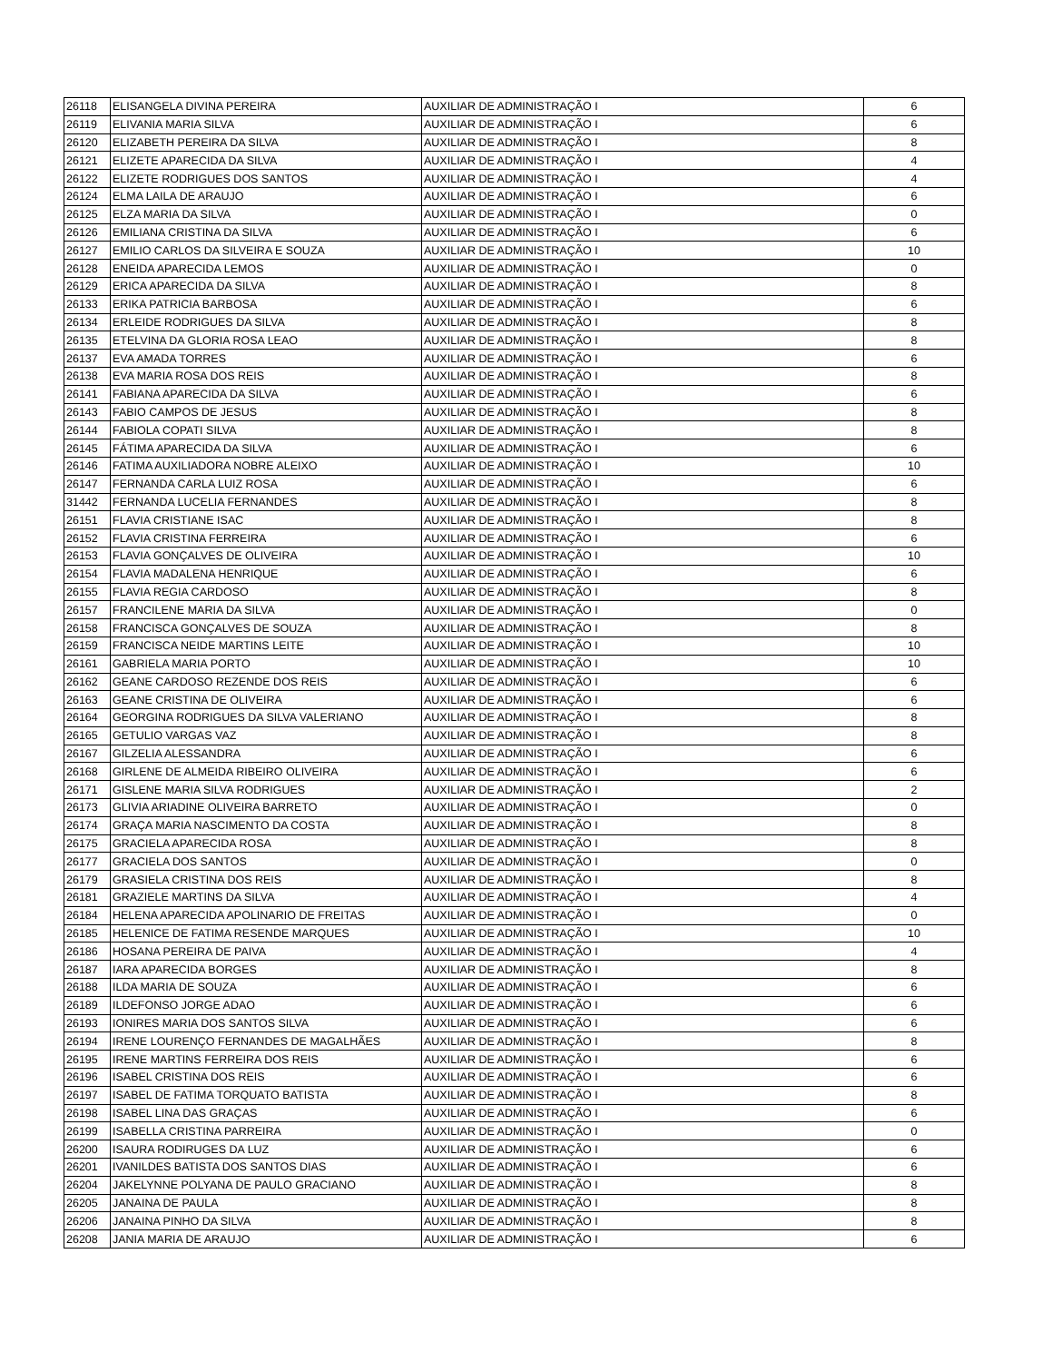| 26118 | ELISANGELA DIVINA PEREIRA | AUXILIAR DE ADMINISTRAÇÃO I | 6 |
| 26119 | ELIVANIA MARIA SILVA | AUXILIAR DE ADMINISTRAÇÃO I | 6 |
| 26120 | ELIZABETH PEREIRA DA SILVA | AUXILIAR DE ADMINISTRAÇÃO I | 8 |
| 26121 | ELIZETE APARECIDA DA SILVA | AUXILIAR DE ADMINISTRAÇÃO I | 4 |
| 26122 | ELIZETE RODRIGUES DOS SANTOS | AUXILIAR DE ADMINISTRAÇÃO I | 4 |
| 26124 | ELMA LAILA DE ARAUJO | AUXILIAR DE ADMINISTRAÇÃO I | 6 |
| 26125 | ELZA MARIA DA SILVA | AUXILIAR DE ADMINISTRAÇÃO I | 0 |
| 26126 | EMILIANA CRISTINA DA SILVA | AUXILIAR DE ADMINISTRAÇÃO I | 6 |
| 26127 | EMILIO CARLOS DA SILVEIRA E SOUZA | AUXILIAR DE ADMINISTRAÇÃO I | 10 |
| 26128 | ENEIDA APARECIDA LEMOS | AUXILIAR DE ADMINISTRAÇÃO I | 0 |
| 26129 | ERICA APARECIDA DA SILVA | AUXILIAR DE ADMINISTRAÇÃO I | 8 |
| 26133 | ERIKA PATRICIA BARBOSA | AUXILIAR DE ADMINISTRAÇÃO I | 6 |
| 26134 | ERLEIDE RODRIGUES DA SILVA | AUXILIAR DE ADMINISTRAÇÃO I | 8 |
| 26135 | ETELVINA DA GLORIA ROSA LEAO | AUXILIAR DE ADMINISTRAÇÃO I | 8 |
| 26137 | EVA AMADA TORRES | AUXILIAR DE ADMINISTRAÇÃO I | 6 |
| 26138 | EVA MARIA ROSA DOS REIS | AUXILIAR DE ADMINISTRAÇÃO I | 8 |
| 26141 | FABIANA APARECIDA DA SILVA | AUXILIAR DE ADMINISTRAÇÃO I | 6 |
| 26143 | FABIO CAMPOS DE JESUS | AUXILIAR DE ADMINISTRAÇÃO I | 8 |
| 26144 | FABIOLA COPATI SILVA | AUXILIAR DE ADMINISTRAÇÃO I | 8 |
| 26145 | FÁTIMA APARECIDA DA SILVA | AUXILIAR DE ADMINISTRAÇÃO I | 6 |
| 26146 | FATIMA AUXILIADORA NOBRE ALEIXO | AUXILIAR DE ADMINISTRAÇÃO I | 10 |
| 26147 | FERNANDA CARLA LUIZ ROSA | AUXILIAR DE ADMINISTRAÇÃO I | 6 |
| 31442 | FERNANDA LUCELIA FERNANDES | AUXILIAR DE ADMINISTRAÇÃO I | 8 |
| 26151 | FLAVIA CRISTIANE ISAC | AUXILIAR DE ADMINISTRAÇÃO I | 8 |
| 26152 | FLAVIA CRISTINA FERREIRA | AUXILIAR DE ADMINISTRAÇÃO I | 6 |
| 26153 | FLAVIA GONÇALVES DE OLIVEIRA | AUXILIAR DE ADMINISTRAÇÃO I | 10 |
| 26154 | FLAVIA MADALENA HENRIQUE | AUXILIAR DE ADMINISTRAÇÃO I | 6 |
| 26155 | FLAVIA REGIA CARDOSO | AUXILIAR DE ADMINISTRAÇÃO I | 8 |
| 26157 | FRANCILENE MARIA DA SILVA | AUXILIAR DE ADMINISTRAÇÃO I | 0 |
| 26158 | FRANCISCA GONÇALVES DE SOUZA | AUXILIAR DE ADMINISTRAÇÃO I | 8 |
| 26159 | FRANCISCA NEIDE MARTINS LEITE | AUXILIAR DE ADMINISTRAÇÃO I | 10 |
| 26161 | GABRIELA MARIA PORTO | AUXILIAR DE ADMINISTRAÇÃO I | 10 |
| 26162 | GEANE CARDOSO REZENDE DOS REIS | AUXILIAR DE ADMINISTRAÇÃO I | 6 |
| 26163 | GEANE CRISTINA DE OLIVEIRA | AUXILIAR DE ADMINISTRAÇÃO I | 6 |
| 26164 | GEORGINA RODRIGUES DA SILVA VALERIANO | AUXILIAR DE ADMINISTRAÇÃO I | 8 |
| 26165 | GETULIO VARGAS VAZ | AUXILIAR DE ADMINISTRAÇÃO I | 8 |
| 26167 | GILZELIA ALESSANDRA | AUXILIAR DE ADMINISTRAÇÃO I | 6 |
| 26168 | GIRLENE DE ALMEIDA RIBEIRO OLIVEIRA | AUXILIAR DE ADMINISTRAÇÃO I | 6 |
| 26171 | GISLENE MARIA SILVA RODRIGUES | AUXILIAR DE ADMINISTRAÇÃO I | 2 |
| 26173 | GLIVIA ARIADINE OLIVEIRA BARRETO | AUXILIAR DE ADMINISTRAÇÃO I | 0 |
| 26174 | GRAÇA MARIA NASCIMENTO DA COSTA | AUXILIAR DE ADMINISTRAÇÃO I | 8 |
| 26175 | GRACIELA APARECIDA ROSA | AUXILIAR DE ADMINISTRAÇÃO I | 8 |
| 26177 | GRACIELA DOS SANTOS | AUXILIAR DE ADMINISTRAÇÃO I | 0 |
| 26179 | GRASIELA CRISTINA DOS REIS | AUXILIAR DE ADMINISTRAÇÃO I | 8 |
| 26181 | GRAZIELE MARTINS DA SILVA | AUXILIAR DE ADMINISTRAÇÃO I | 4 |
| 26184 | HELENA APARECIDA APOLINARIO DE FREITAS | AUXILIAR DE ADMINISTRAÇÃO I | 0 |
| 26185 | HELENICE DE FATIMA RESENDE MARQUES | AUXILIAR DE ADMINISTRAÇÃO I | 10 |
| 26186 | HOSANA PEREIRA DE PAIVA | AUXILIAR DE ADMINISTRAÇÃO I | 4 |
| 26187 | IARA APARECIDA BORGES | AUXILIAR DE ADMINISTRAÇÃO I | 8 |
| 26188 | ILDA MARIA DE SOUZA | AUXILIAR DE ADMINISTRAÇÃO I | 6 |
| 26189 | ILDEFONSO JORGE ADAO | AUXILIAR DE ADMINISTRAÇÃO I | 6 |
| 26193 | IONIRES MARIA DOS SANTOS SILVA | AUXILIAR DE ADMINISTRAÇÃO I | 6 |
| 26194 | IRENE LOURENÇO FERNANDES DE MAGALHÃES | AUXILIAR DE ADMINISTRAÇÃO I | 8 |
| 26195 | IRENE MARTINS FERREIRA DOS REIS | AUXILIAR DE ADMINISTRAÇÃO I | 6 |
| 26196 | ISABEL CRISTINA DOS REIS | AUXILIAR DE ADMINISTRAÇÃO I | 6 |
| 26197 | ISABEL DE FATIMA TORQUATO BATISTA | AUXILIAR DE ADMINISTRAÇÃO I | 8 |
| 26198 | ISABEL LINA DAS GRAÇAS | AUXILIAR DE ADMINISTRAÇÃO I | 6 |
| 26199 | ISABELLA CRISTINA PARREIRA | AUXILIAR DE ADMINISTRAÇÃO I | 0 |
| 26200 | ISAURA RODIRUGES DA LUZ | AUXILIAR DE ADMINISTRAÇÃO I | 6 |
| 26201 | IVANILDES BATISTA DOS SANTOS DIAS | AUXILIAR DE ADMINISTRAÇÃO I | 6 |
| 26204 | JAKELYNNE POLYANA DE PAULO GRACIANO | AUXILIAR DE ADMINISTRAÇÃO I | 8 |
| 26205 | JANAINA DE PAULA | AUXILIAR DE ADMINISTRAÇÃO I | 8 |
| 26206 | JANAINA PINHO DA SILVA | AUXILIAR DE ADMINISTRAÇÃO I | 8 |
| 26208 | JANIA MARIA DE ARAUJO | AUXILIAR DE ADMINISTRAÇÃO I | 6 |